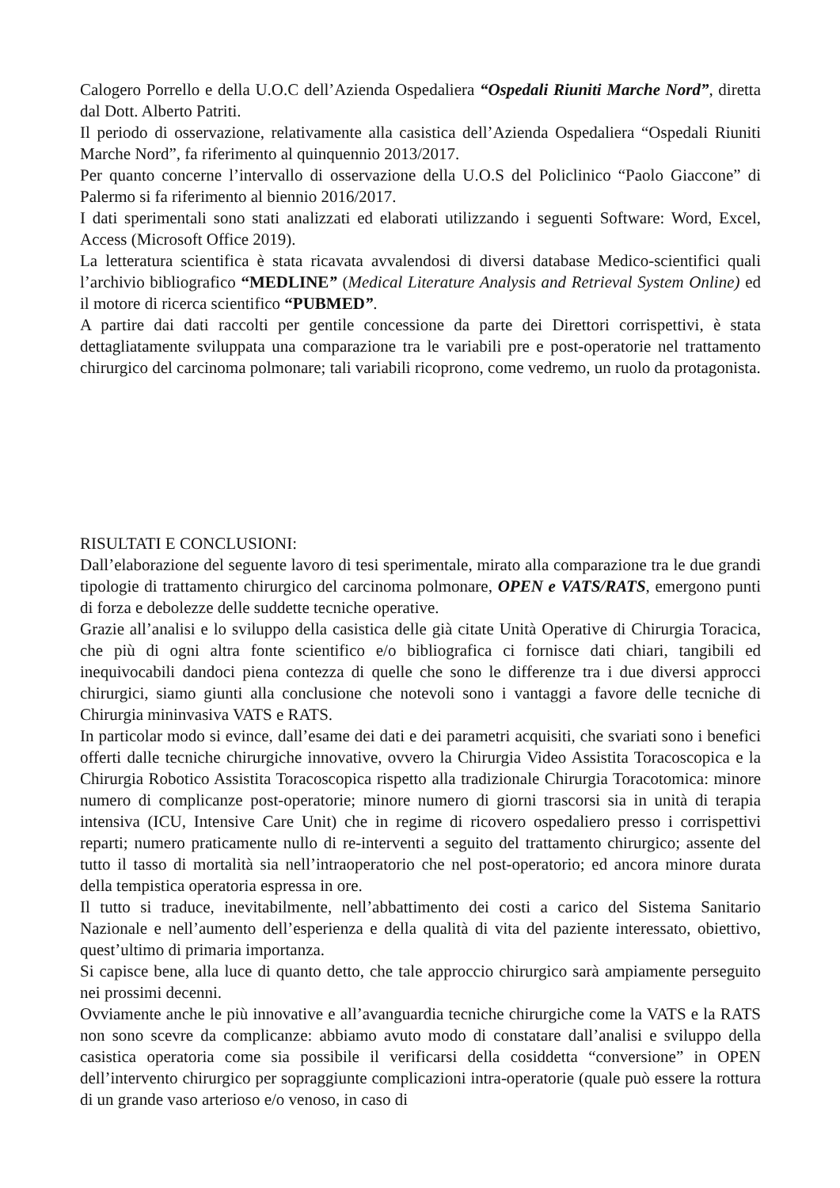Calogero Porrello e della U.O.C dell’Azienda Ospedaliera “Ospedali Riuniti Marche Nord”, diretta dal Dott. Alberto Patriti.
Il periodo di osservazione, relativamente alla casistica dell’Azienda Ospedaliera “Ospedali Riuniti Marche Nord”, fa riferimento al quinquennio 2013/2017.
Per quanto concerne l’intervallo di osservazione della U.O.S del Policlinico “Paolo Giaccone” di Palermo si fa riferimento al biennio 2016/2017.
I dati sperimentali sono stati analizzati ed elaborati utilizzando i seguenti Software: Word, Excel, Access (Microsoft Office 2019).
La letteratura scientifica è stata ricavata avvalendosi di diversi database Medico-scientifici quali l’archivio bibliografico “MEDLINE” (Medical Literature Analysis and Retrieval System Online) ed il motore di ricerca scientifico “PUBMED”.
A partire dai dati raccolti per gentile concessione da parte dei Direttori corrispettivi, è stata dettagliatamente sviluppata una comparazione tra le variabili pre e post-operatorie nel trattamento chirurgico del carcinoma polmonare; tali variabili ricoprono, come vedremo, un ruolo da protagonista.
RISULTATI E CONCLUSIONI:
Dall’elaborazione del seguente lavoro di tesi sperimentale, mirato alla comparazione tra le due grandi tipologie di trattamento chirurgico del carcinoma polmonare, OPEN e VATS/RATS, emergono punti di forza e debolezze delle suddette tecniche operative.
Grazie all’analisi e lo sviluppo della casistica delle già citate Unità Operative di Chirurgia Toracica, che più di ogni altra fonte scientifico e/o bibliografica ci fornisce dati chiari, tangibili ed inequivocabili dandoci piena contezza di quelle che sono le differenze tra i due diversi approcci chirurgici, siamo giunti alla conclusione che notevoli sono i vantaggi a favore delle tecniche di Chirurgia mininvasiva VATS e RATS.
In particolar modo si evince, dall’esame dei dati e dei parametri acquisiti, che svariati sono i benefici offerti dalle tecniche chirurgiche innovative, ovvero la Chirurgia Video Assistita Toracoscopica e la Chirurgia Robotico Assistita Toracoscopica rispetto alla tradizionale Chirurgia Toracotomica: minore numero di complicanze post-operatorie; minore numero di giorni trascorsi sia in unità di terapia intensiva (ICU, Intensive Care Unit) che in regime di ricovero ospedaliero presso i corrispettivi reparti; numero praticamente nullo di re-interventi a seguito del trattamento chirurgico; assente del tutto il tasso di mortalità sia nell’intraoperatorio che nel post-operatorio; ed ancora minore durata della tempistica operatoria espressa in ore.
Il tutto si traduce, inevitabilmente, nell’abbattimento dei costi a carico del Sistema Sanitario Nazionale e nell’aumento dell’esperienza e della qualità di vita del paziente interessato, obiettivo, quest’ultimo di primaria importanza.
Si capisce bene, alla luce di quanto detto, che tale approccio chirurgico sarà ampiamente perseguito nei prossimi decenni.
Ovviamente anche le più innovative e all’avanguardia tecniche chirurgiche come la VATS e la RATS non sono scevre da complicanze: abbiamo avuto modo di constatare dall’analisi e sviluppo della casistica operatoria come sia possibile il verificarsi della cosiddetta “conversione” in OPEN dell’intervento chirurgico per sopraggiunte complicazioni intra-operatorie (quale può essere la rottura di un grande vaso arterioso e/o venoso, in caso di